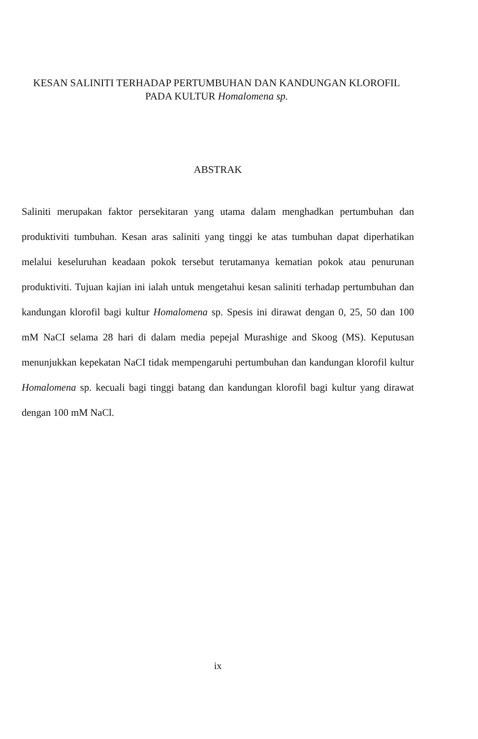KESAN SALINITI TERHADAP PERTUMBUHAN DAN KANDUNGAN KLOROFIL
PADA KULTUR Homalomena sp.
ABSTRAK
Saliniti merupakan faktor persekitaran yang utama dalam menghadkan pertumbuhan dan produktiviti tumbuhan. Kesan aras saliniti yang tinggi ke atas tumbuhan dapat diperhatikan melalui keseluruhan keadaan pokok tersebut terutamanya kematian pokok atau penurunan produktiviti. Tujuan kajian ini ialah untuk mengetahui kesan saliniti terhadap pertumbuhan dan kandungan klorofil bagi kultur Homalomena sp. Spesis ini dirawat dengan 0, 25, 50 dan 100 mM NaCI selama 28 hari di dalam media pepejal Murashige and Skoog (MS). Keputusan menunjukkan kepekatan NaCI tidak mempengaruhi pertumbuhan dan kandungan klorofil kultur Homalomena sp. kecuali bagi tinggi batang dan kandungan klorofil bagi kultur yang dirawat dengan 100 mM NaCl.
ix